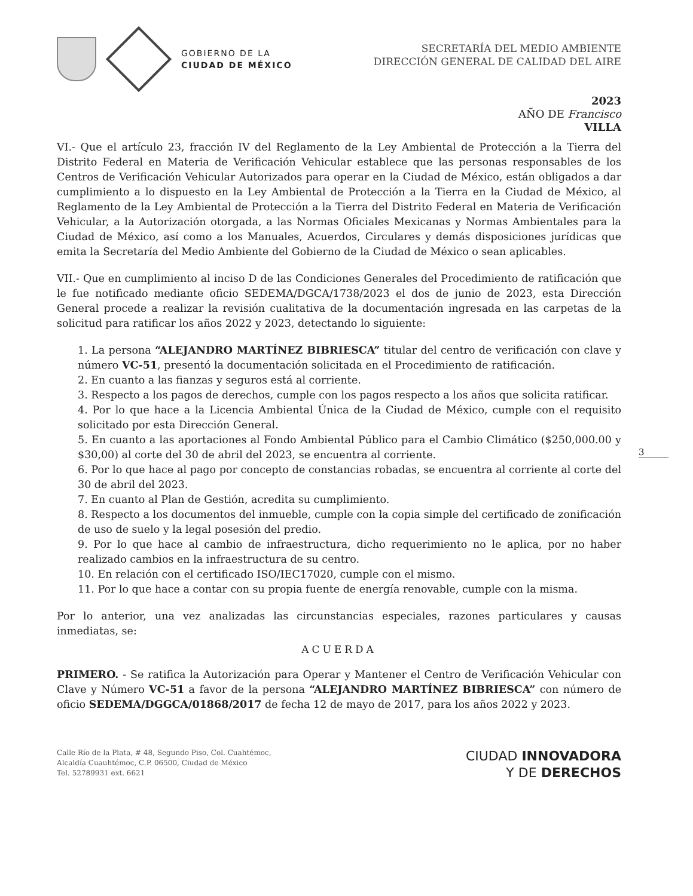GOBIERNO DE LA
CIUDAD DE MÉXICO
SECRETARÍA DEL MEDIO AMBIENTE
DIRECCIÓN GENERAL DE CALIDAD DEL AIRE
2023
AÑO DE Francisco
VILLA
VI.- Que el artículo 23, fracción IV del Reglamento de la Ley Ambiental de Protección a la Tierra del Distrito Federal en Materia de Verificación Vehicular establece que las personas responsables de los Centros de Verificación Vehicular Autorizados para operar en la Ciudad de México, están obligados a dar cumplimiento a lo dispuesto en la Ley Ambiental de Protección a la Tierra en la Ciudad de México, al Reglamento de la Ley Ambiental de Protección a la Tierra del Distrito Federal en Materia de Verificación Vehicular, a la Autorización otorgada, a las Normas Oficiales Mexicanas y Normas Ambientales para la Ciudad de México, así como a los Manuales, Acuerdos, Circulares y demás disposiciones jurídicas que emita la Secretaría del Medio Ambiente del Gobierno de la Ciudad de México o sean aplicables.
VII.- Que en cumplimiento al inciso D de las Condiciones Generales del Procedimiento de ratificación que le fue notificado mediante oficio SEDEMA/DGCA/1738/2023 el dos de junio de 2023, esta Dirección General procede a realizar la revisión cualitativa de la documentación ingresada en las carpetas de la solicitud para ratificar los años 2022 y 2023, detectando lo siguiente:
1. La persona “ALEJANDRO MARTÍNEZ BIBRIESCA” titular del centro de verificación con clave y número VC-51, presentó la documentación solicitada en el Procedimiento de ratificación.
2. En cuanto a las fianzas y seguros está al corriente.
3. Respecto a los pagos de derechos, cumple con los pagos respecto a los años que solicita ratificar.
4. Por lo que hace a la Licencia Ambiental Única de la Ciudad de México, cumple con el requisito solicitado por esta Dirección General.
5. En cuanto a las aportaciones al Fondo Ambiental Público para el Cambio Climático ($250,000.00 y $30,00) al corte del 30 de abril del 2023, se encuentra al corriente.
6. Por lo que hace al pago por concepto de constancias robadas, se encuentra al corriente al corte del 30 de abril del 2023.
7. En cuanto al Plan de Gestión, acredita su cumplimiento.
8. Respecto a los documentos del inmueble, cumple con la copia simple del certificado de zonificación de uso de suelo y la legal posesión del predio.
9. Por lo que hace al cambio de infraestructura, dicho requerimiento no le aplica, por no haber realizado cambios en la infraestructura de su centro.
10. En relación con el certificado ISO/IEC17020, cumple con el mismo.
11. Por lo que hace a contar con su propia fuente de energía renovable, cumple con la misma.
Por lo anterior, una vez analizadas las circunstancias especiales, razones particulares y causas inmediatas, se:
ACUERDA
PRIMERO. - Se ratifica la Autorización para Operar y Mantener el Centro de Verificación Vehicular con Clave y Número VC-51 a favor de la persona “ALEJANDRO MARTÍNEZ BIBRIESCA” con número de oficio SEDEMA/DGGCA/01868/2017 de fecha 12 de mayo de 2017, para los años 2022 y 2023.
Calle Río de la Plata, # 48, Segundo Piso, Col. Cuahtémoc,
Alcaldía Cuauhtémoc, C.P. 06500, Ciudad de México
Tel. 52789931 ext. 6621
CIUDAD INNOVADORA
Y DE DERECHOS
3